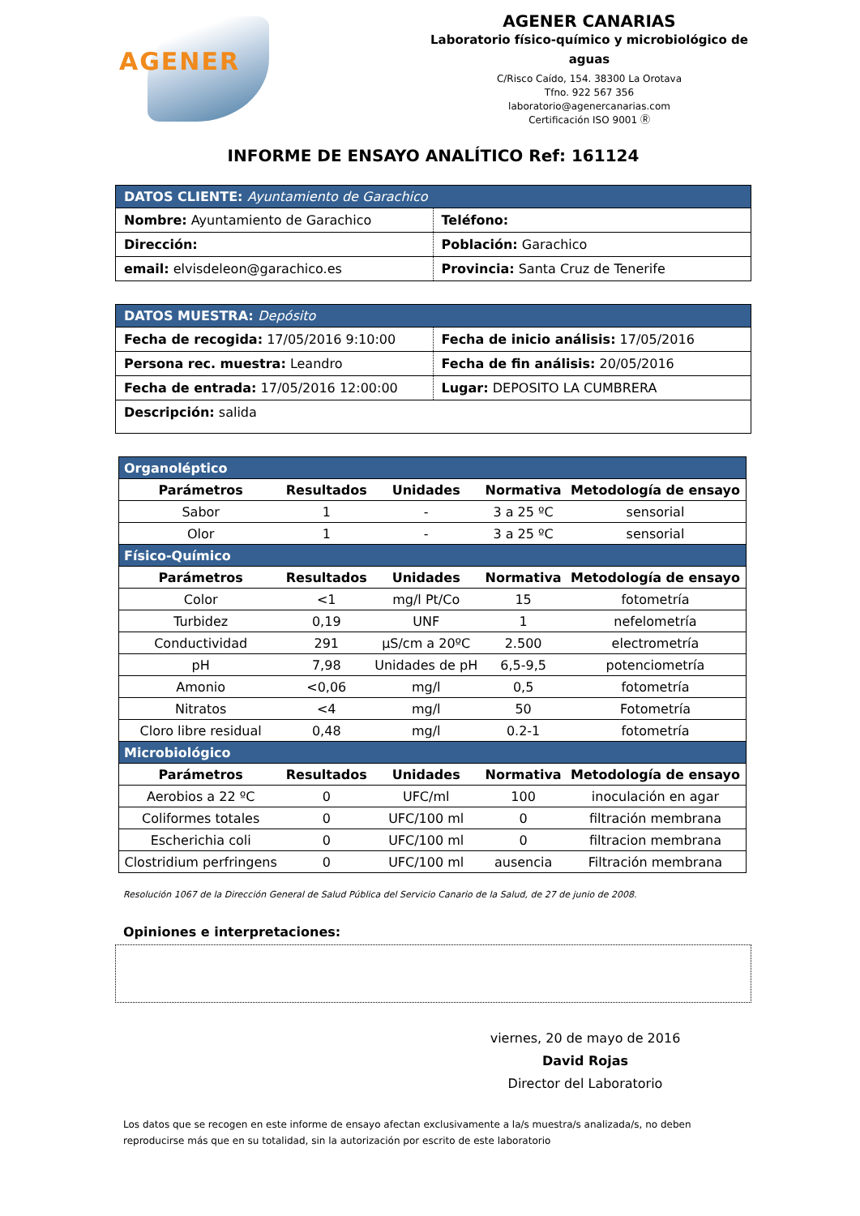AGENER
AGENER CANARIAS
Laboratorio físico-químico y microbiológico de aguas
C/Risco Caído, 154. 38300 La Orotava
Tfno. 922 567 356
laboratorio@agenercanarias.com
Certificación ISO 9001 Ⓡ
INFORME DE ENSAYO ANALÍTICO Ref: 161124
DATOS CLIENTE: Ayuntamiento de Garachico
Nombre: Ayuntamiento de Garachico
Teléfono:
Dirección:
Población: Garachico
email: elvisdeleon@garachico.es
Provincia: Santa Cruz de Tenerife
DATOS MUESTRA: Depósito
Fecha de recogida: 17/05/2016 9:10:00
Fecha de inicio análisis: 17/05/2016
Persona rec. muestra: Leandro
Fecha de fin análisis: 20/05/2016
Fecha de entrada: 17/05/2016 12:00:00
Lugar: DEPOSITO LA CUMBRERA
Descripción: salida
| Organoléptico | | | | |
| Parámetros | Resultados | Unidades | Normativa | Metodología de ensayo |
| Sabor | 1 | - | 3 a 25 ºC | sensorial |
| Olor | 1 | - | 3 a 25 ºC | sensorial |
| Físico-Químico | | | | |
| Parámetros | Resultados | Unidades | Normativa | Metodología de ensayo |
| Color | <1 | mg/l Pt/Co | 15 | fotometría |
| Turbidez | 0,19 | UNF | 1 | nefelometría |
| Conductividad | 291 | µS/cm a 20ºC | 2.500 | electrometría |
| pH | 7,98 | Unidades de pH | 6,5-9,5 | potenciometría |
| Amonio | <0,06 | mg/l | 0,5 | fotometría |
| Nitratos | <4 | mg/l | 50 | Fotometría |
| Cloro libre residual | 0,48 | mg/l | 0.2-1 | fotometría |
| Microbiológico | | | | |
| Parámetros | Resultados | Unidades | Normativa | Metodología de ensayo |
| Aerobios a 22 ºC | 0 | UFC/ml | 100 | inoculación en agar |
| Coliformes totales | 0 | UFC/100 ml | 0 | filtración membrana |
| Escherichia coli | 0 | UFC/100 ml | 0 | filtracion membrana |
| Clostridium perfringens | 0 | UFC/100 ml | ausencia | Filtración membrana |
Resolución 1067 de la Dirección General de Salud Pública del Servicio Canario de la Salud, de 27 de junio de 2008.
Opiniones e interpretaciones:
viernes, 20 de mayo de 2016
David Rojas
Director del Laboratorio
Los datos que se recogen en este informe de ensayo afectan exclusivamente a la/s muestra/s analizada/s, no deben reproducirse más que en su totalidad, sin la autorización por escrito de este laboratorio